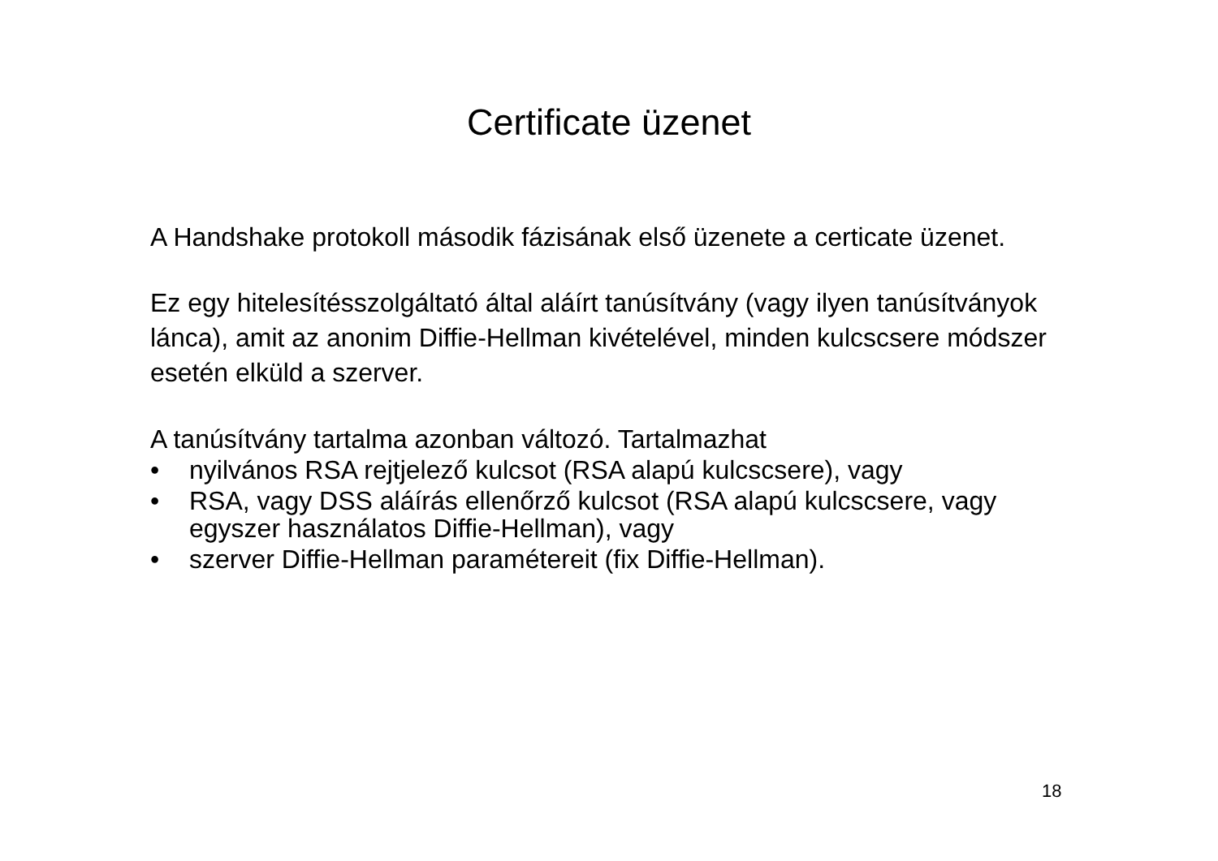Certificate üzenet
A Handshake protokoll második fázisának első üzenete a certicate üzenet.
Ez egy hitelesítésszolgáltató által aláírt tanúsítvány (vagy ilyen tanúsítványok lánca), amit az anonim Diffie-Hellman kivételével, minden kulcscsere módszer esetén elküld a szerver.
A tanúsítvány tartalma azonban változó. Tartalmazhat
• nyilvános RSA rejtjelező kulcsot (RSA alapú kulcscsere), vagy
• RSA, vagy DSS aláírás ellenőrző kulcsot (RSA alapú kulcscsere, vagy egyszer használatos Diffie-Hellman), vagy
• szerver Diffie-Hellman paramétereit (fix Diffie-Hellman).
18